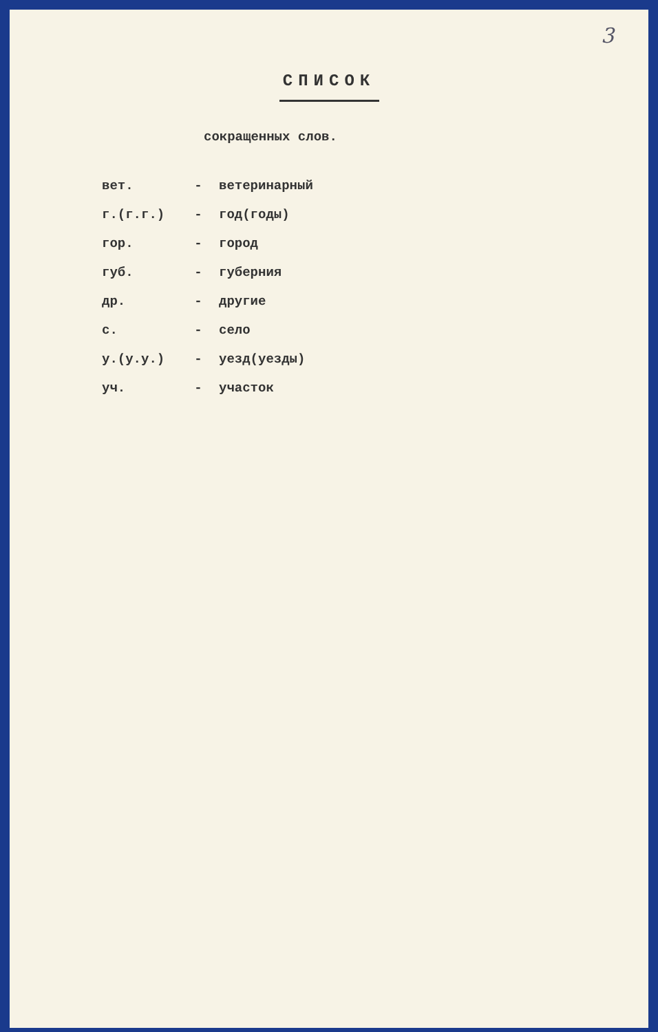3
СПИСОК
сокращенных слов.
| вет. | - | ветеринарный |
| г.(г.г.) | - | год(годы) |
| гор. | - | город |
| губ. | - | губерния |
| др. | - | другие |
| с. | - | село |
| у.(у.у.) | - | уезд(уезды) |
| уч. | - | участок |